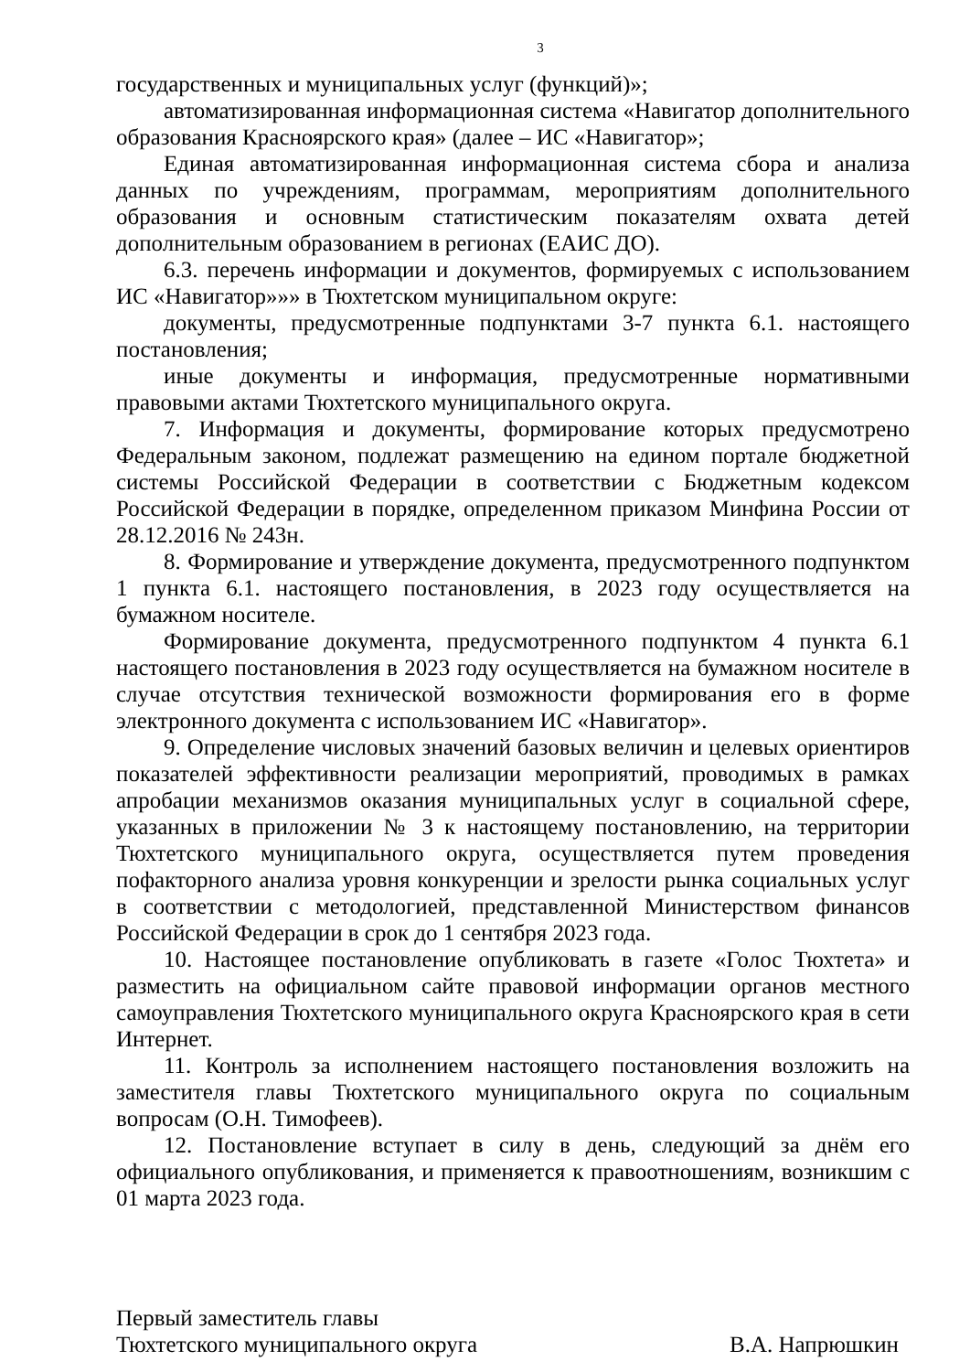3
государственных и муниципальных услуг (функций)»;
автоматизированная информационная система «Навигатор дополнительного образования Красноярского края» (далее – ИС «Навигатор»;
Единая автоматизированная информационная система сбора и анализа данных по учреждениям, программам, мероприятиям дополнительного образования и основным статистическим показателям охвата детей дополнительным образованием в регионах (ЕАИС ДО).
6.3. перечень информации и документов, формируемых с использованием ИС «Навигатор»»» в Тюхтетском муниципальном округе:
документы, предусмотренные подпунктами 3-7 пункта 6.1. настоящего постановления;
иные документы и информация, предусмотренные нормативными правовыми актами Тюхтетского муниципального округа.
7. Информация и документы, формирование которых предусмотрено Федеральным законом, подлежат размещению на едином портале бюджетной системы Российской Федерации в соответствии с Бюджетным кодексом Российской Федерации в порядке, определенном приказом Минфина России от 28.12.2016 № 243н.
8. Формирование и утверждение документа, предусмотренного подпунктом 1 пункта 6.1. настоящего постановления, в 2023 году осуществляется на бумажном носителе.
Формирование документа, предусмотренного подпунктом 4 пункта 6.1 настоящего постановления в 2023 году осуществляется на бумажном носителе в случае отсутствия технической возможности формирования его в форме электронного документа с использованием ИС «Навигатор».
9. Определение числовых значений базовых величин и целевых ориентиров показателей эффективности реализации мероприятий, проводимых в рамках апробации механизмов оказания муниципальных услуг в социальной сфере, указанных в приложении № 3 к настоящему постановлению, на территории Тюхтетского муниципального округа, осуществляется путем проведения пофакторного анализа уровня конкуренции и зрелости рынка социальных услуг в соответствии с методологией, представленной Министерством финансов Российской Федерации в срок до 1 сентября 2023 года.
10. Настоящее постановление опубликовать в газете «Голос Тюхтета» и разместить на официальном сайте правовой информации органов местного самоуправления Тюхтетского муниципального округа Красноярского края в сети Интернет.
11. Контроль за исполнением настоящего постановления возложить на заместителя главы Тюхтетского муниципального округа по социальным вопросам (О.Н. Тимофеев).
12. Постановление вступает в силу в день, следующий за днём его официального опубликования, и применяется к правоотношениям, возникшим с 01 марта 2023 года.
Первый заместитель главы
Тюхтетского муниципального округа
В.А. Напрюшкин